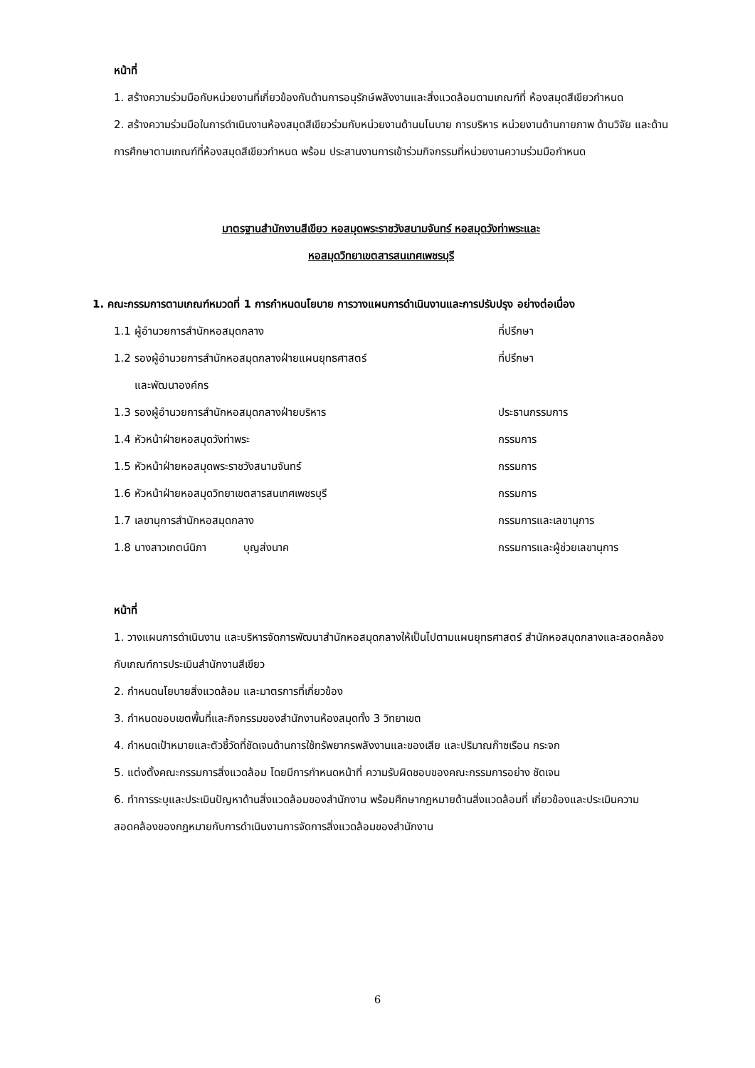หน้าที่
1. สร้างความร่วมมือกับหน่วยงานที่เกี่ยวข้องกับด้านการอนุรักษ์พลังงานและสิ่งแวดล้อมตามเกณฑ์ที่ ห้องสมุดสีเขียวกำหนด
2. สร้างความร่วมมือในการดำเนินงานห้องสมุดสีเขียวร่วมกับหน่วยงานด้านนโนบาย การบริหาร หน่วยงานด้านกายภาพ ด้านวิจัย และด้านการศึกษาตามเกณฑ์ที่ห้องสมุดสีเขียวกำหนด พร้อม ประสานงานการเข้าร่วมกิจกรรมที่หน่วยงานความร่วมมือกำหนด
มาตรฐานสำนักงานสีเขียว หอสมุดพระราชวังสนามจันทร์ หอสมุดวังท่าพระและ
หอสมุดวิทยาเขตสารสนเทศเพชรบุรี
1. คณะกรรมการตามเกณฑ์หมวดที่ 1 การกำหนดนโยบาย การวางแผนการดำเนินงานและการปรับปรุง อย่างต่อเนื่อง
| 1.1 ผู้อำนวยการสำนักหอสมุดกลาง | ที่ปรึกษา |
| 1.2 รองผู้อำนวยการสำนักหอสมุดกลางฝ่ายแผนยุทธศาสตร์ และพัฒนาองค์กร | ที่ปรึกษา |
| 1.3 รองผู้อำนวยการสำนักหอสมุดกลางฝ่ายบริหาร | ประธานกรรมการ |
| 1.4 หัวหน้าฝ่ายหอสมุดวังท่าพระ | กรรมการ |
| 1.5 หัวหน้าฝ่ายหอสมุดพระราชวังสนามจันทร์ | กรรมการ |
| 1.6 หัวหน้าฝ่ายหอสมุดวิทยาเขตสารสนเทศเพชรบุรี | กรรมการ |
| 1.7 เลขานุการสำนักหอสมุดกลาง | กรรมการและเลขานุการ |
| 1.8 นางสาวเกตน์นิภา บุญส่งนาค | กรรมการและผู้ช่วยเลขานุการ |
หน้าที่
1. วางแผนการดำเนินงาน และบริหารจัดการพัฒนาสำนักหอสมุดกลางให้เป็นไปตามแผนยุทธศาสตร์ สำนักหอสมุดกลางและสอดคล้องกับเกณฑ์การประเมินสำนักงานสีเขียว
2. กำหนดนโยบายสิ่งแวดล้อม และมาตรการที่เกี่ยวข้อง
3. กำหนดขอบเขตพื้นที่และกิจกรรมของสำนักงานห้องสมุดทั้ง 3 วิทยาเขต
4. กำหนดเป้าหมายและตัวชี้วัดที่ชัดเจนด้านการใช้ทรัพยากรพลังงานและของเสีย และปริมาณก๊าซเรือน กระจก
5. แต่งตั้งคณะกรรมการสิ่งแวดล้อม โดยมีการกำหนดหน้าที่ ความรับผิดชอบของคณะกรรมการอย่าง ชัดเจน
6. ทำการระบุและประเมินปัญหาด้านสิ่งแวดล้อมของสำนักงาน พร้อมศึกษากฎหมายด้านสิ่งแวดล้อมที่ เกี่ยวข้องและประเมินความสอดคล้องของกฎหมายกับการดำเนินงานการจัดการสิ่งแวดล้อมของสำนักงาน
6